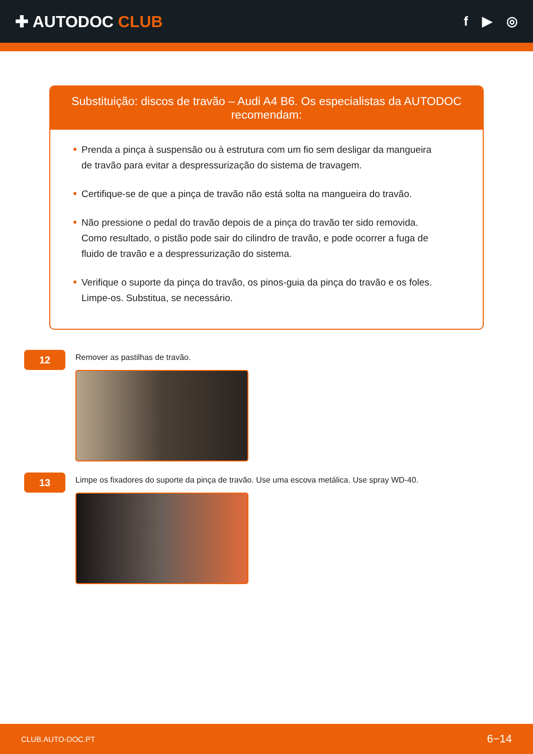✚ AUTODOC CLUB
f ▶ ◎
Substituição: discos de travão – Audi A4 B6. Os especialistas da AUTODOC recomendam:
Prenda a pinça à suspensão ou à estrutura com um fio sem desligar da mangueira de travão para evitar a despressurização do sistema de travagem.
Certifique-se de que a pinça de travão não está solta na mangueira do travão.
Não pressione o pedal do travão depois de a pinça do travão ter sido removida. Como resultado, o pistão pode sair do cilindro de travão, e pode ocorrer a fuga de fluido de travão e a despressurização do sistema.
Verifique o suporte da pinça do travão, os pinos-guia da pinça do travão e os foles. Limpe-os. Substitua, se necessário.
12
Remover as pastilhas de travão.
13
Limpe os fixadores do suporte da pinça de travão. Use uma escova metálica. Use spray WD-40.
CLUB.AUTO-DOC.PT 6−14